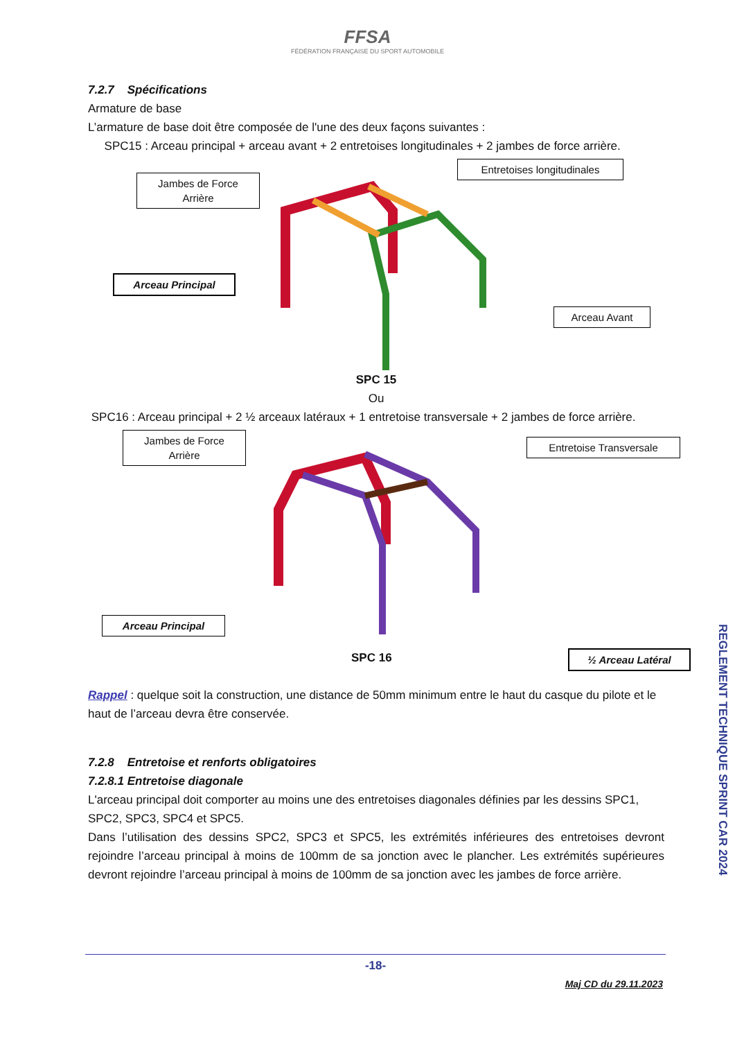FFSA
FÉDÉRATION FRANÇAISE DU SPORT AUTOMOBILE
7.2.7 Spécifications
Armature de base
L’armature de base doit être composée de l'une des deux façons suivantes :
SPC15 : Arceau principal + arceau avant + 2 entretoises longitudinales + 2 jambes de force arrière.
Jambes de Force
Arrière
Entretoises longitudinales
Arceau Principal
Arceau Avant
SPC 15
Ou
SPC16 : Arceau principal + 2 ½ arceaux latéraux + 1 entretoise transversale + 2 jambes de force arrière.
Jambes de Force
Arrière
Entretoise Transversale
Arceau Principal
½ Arceau Latéral
SPC 16
Rappel : quelque soit la construction, une distance de 50mm minimum entre le haut du casque du pilote et le haut de l’arceau devra être conservée.
7.2.8 Entretoise et renforts obligatoires
7.2.8.1 Entretoise diagonale
L'arceau principal doit comporter au moins une des entretoises diagonales définies par les dessins SPC1, SPC2, SPC3, SPC4 et SPC5.
Dans l’utilisation des dessins SPC2, SPC3 et SPC5, les extrémités inférieures des entretoises devront rejoindre l’arceau principal à moins de 100mm de sa jonction avec le plancher. Les extrémités supérieures devront rejoindre l’arceau principal à moins de 100mm de sa jonction avec les jambes de force arrière.
REGLEMENT TECHNIQUE SPRINT CAR 2024
-18-
Maj CD du 29.11.2023